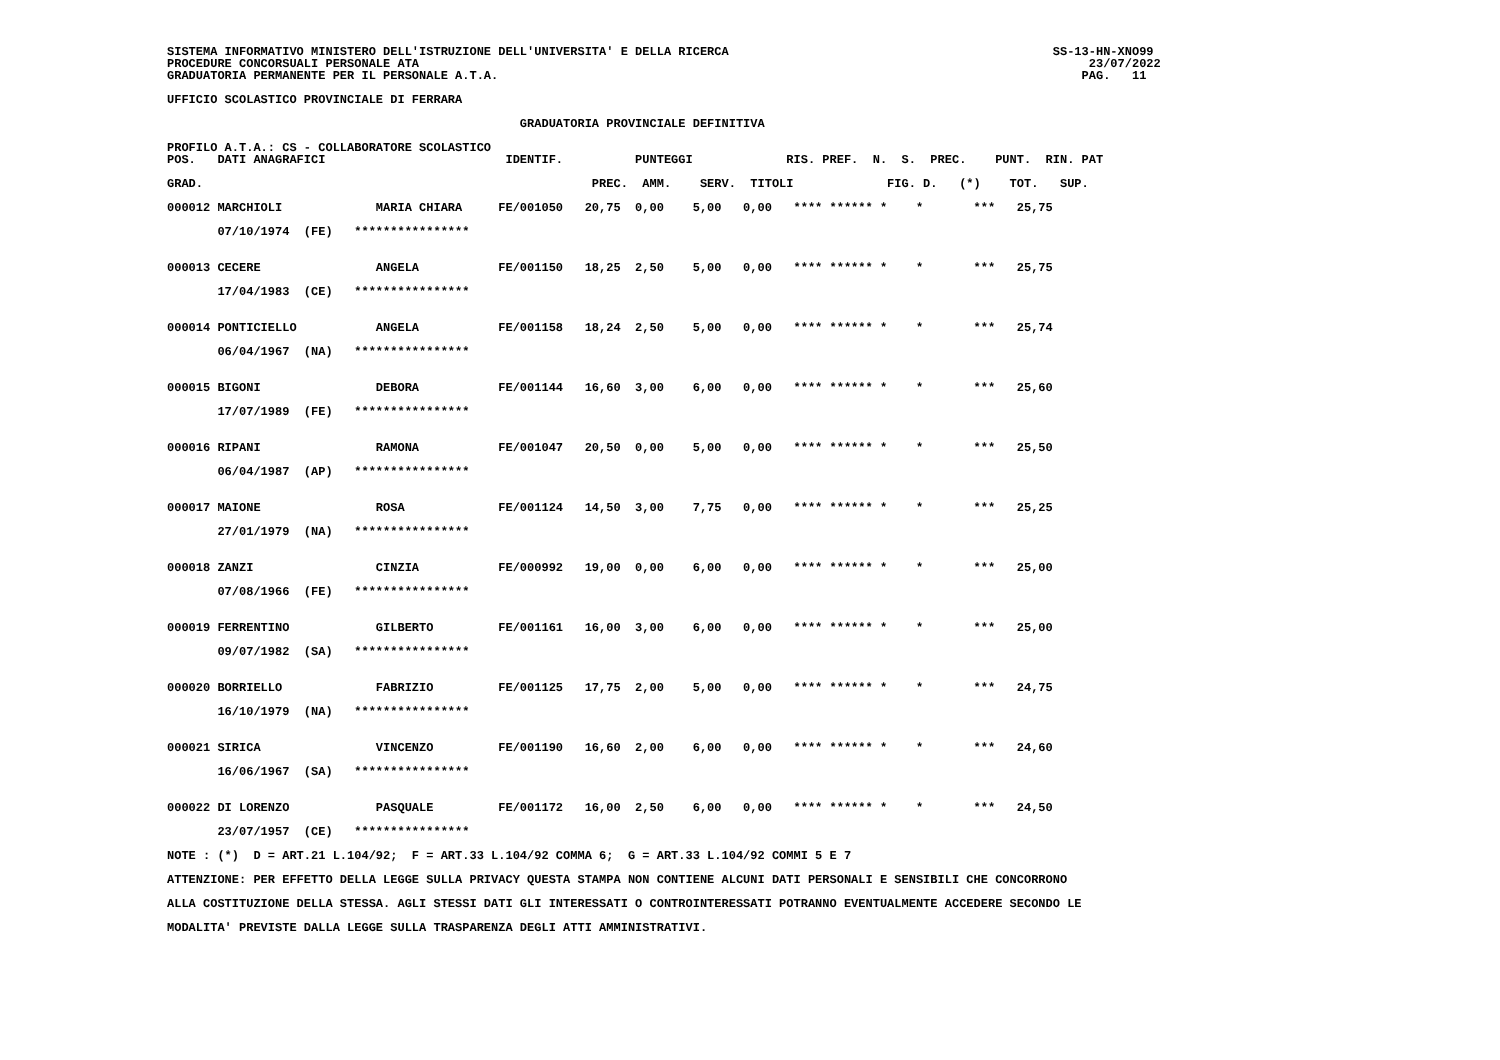SISTEMA INFORMATIVO MINISTERO DELL'ISTRUZIONE DELL'UNIVERSITA' E DELLA RICERCA                                             SS-13-HN-XNO99
PROCEDURE CONCORSUALI PERSONALE ATA                                                                                             23/07/2022
GRADUATORIA PERMANENTE PER IL PERSONALE A.T.A.                                                                                 PAG.   11

UFFICIO SCOLASTICO PROVINCIALE DI FERRARA

                                                 GRADUATORIA PROVINCIALE DEFINITIVA

PROFILO A.T.A.: CS - COLLABORATORE SCOLASTICO
POS.   DATI ANAGRAFICI                         IDENTIF.          PUNTEGGI             RIS. PREF.  N.  S.  PREC.    PUNT.  RIN. PAT

GRAD.                                                      PREC.  AMM.    SERV.  TITOLI             FIG. D.   (*)    TOT.   SUP.
000012 MARCHIOLI             MARIA CHIARA     FE/001050   20,75  0,00    5,00   0,00   **** ****** *    *       ***   25,75

       07/10/1974  (FE)   ****************


000013 CECERE                ANGELA           FE/001150   18,25  2,50    5,00   0,00   **** ****** *    *       ***   25,75

       17/04/1983  (CE)   ****************


000014 PONTICIELLO           ANGELA           FE/001158   18,24  2,50    5,00   0,00   **** ****** *    *       ***   25,74

       06/04/1967  (NA)   ****************


000015 BIGONI                DEBORA           FE/001144   16,60  3,00    6,00   0,00   **** ****** *    *       ***   25,60

       17/07/1989  (FE)   ****************


000016 RIPANI                RAMONA           FE/001047   20,50  0,00    5,00   0,00   **** ****** *    *       ***   25,50

       06/04/1987  (AP)   ****************


000017 MAIONE                ROSA             FE/001124   14,50  3,00    7,75   0,00   **** ****** *    *       ***   25,25

       27/01/1979  (NA)   ****************


000018 ZANZI                 CINZIA           FE/000992   19,00  0,00    6,00   0,00   **** ****** *    *       ***   25,00

       07/08/1966  (FE)   ****************


000019 FERRENTINO            GILBERTO         FE/001161   16,00  3,00    6,00   0,00   **** ****** *    *       ***   25,00

       09/07/1982  (SA)   ****************


000020 BORRIELLO             FABRIZIO         FE/001125   17,75  2,00    5,00   0,00   **** ****** *    *       ***   24,75

       16/10/1979  (NA)   ****************


000021 SIRICA                VINCENZO         FE/001190   16,60  2,00    6,00   0,00   **** ****** *    *       ***   24,60

       16/06/1967  (SA)   ****************


000022 DI LORENZO            PASQUALE         FE/001172   16,00  2,50    6,00   0,00   **** ****** *    *       ***   24,50

       23/07/1957  (CE)   ****************

NOTE : (*)  D = ART.21 L.104/92;  F = ART.33 L.104/92 COMMA 6;  G = ART.33 L.104/92 COMMI 5 E 7

ATTENZIONE: PER EFFETTO DELLA LEGGE SULLA PRIVACY QUESTA STAMPA NON CONTIENE ALCUNI DATI PERSONALI E SENSIBILI CHE CONCORRONO

ALLA COSTITUZIONE DELLA STESSA. AGLI STESSI DATI GLI INTERESSATI O CONTROINTERESSATI POTRANNO EVENTUALMENTE ACCEDERE SECONDO LE

MODALITA' PREVISTE DALLA LEGGE SULLA TRASPARENZA DEGLI ATTI AMMINISTRATIVI.